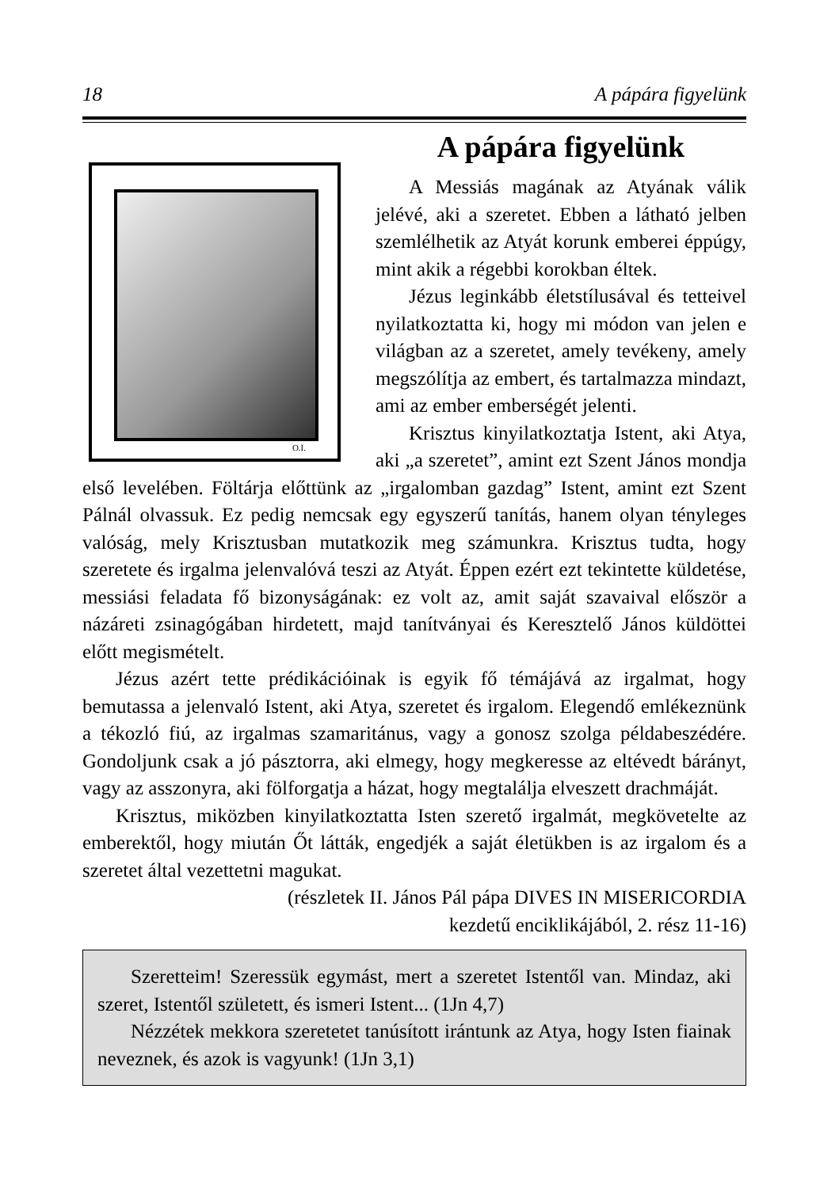18 A pápára figyelünk
O.I.
A pápára figyelünk
A Messiás magának az Atyának válik jelévé, aki a szeretet. Ebben a látható jelben szemlélhetik az Atyát korunk emberei éppúgy, mint akik a régebbi korokban éltek.
Jézus leginkább életstílusával és tetteivel nyilatkoztatta ki, hogy mi módon van jelen e világban az a szeretet, amely tevékeny, amely megszólítja az embert, és tartalmazza mindazt, ami az ember emberségét jelenti.
Krisztus kinyilatkoztatja Istent, aki Atya, aki „a szeretet”, amint ezt Szent János mondja első levelében. Föltárja előttünk az „irgalomban gazdag” Istent, amint ezt Szent Pálnál olvassuk. Ez pedig nemcsak egy egyszerű tanítás, hanem olyan tényleges valóság, mely Krisztusban mutatkozik meg számunkra. Krisztus tudta, hogy szeretete és irgalma jelenvalóvá teszi az Atyát. Éppen ezért ezt tekintette küldetése, messiási feladata fő bizonyságának: ez volt az, amit saját szavaival először a názáreti zsinagógában hirdetett, majd tanítványai és Keresztelő János küldöttei előtt megismételt.
Jézus azért tette prédikációinak is egyik fő témájává az irgalmat, hogy bemutassa a jelenvaló Istent, aki Atya, szeretet és irgalom. Elegendő emlékeznünk a tékozló fiú, az irgalmas szamaritánus, vagy a gonosz szolga példabeszédére. Gondoljunk csak a jó pásztorra, aki elmegy, hogy megkeresse az eltévedt bárányt, vagy az asszonyra, aki fölforgatja a házat, hogy megtalálja elveszett drachmáját.
Krisztus, miközben kinyilatkoztatta Isten szerető irgalmát, megkövetelte az emberektől, hogy miután Őt látták, engedjék a saját életükben is az irgalom és a szeretet által vezettetni magukat.
(részletek II. János Pál pápa DIVES IN MISERICORDIA
kezdetű enciklikájából, 2. rész 11-16)
Szeretteim! Szeressük egymást, mert a szeretet Istentől van. Mindaz, aki szeret, Istentől született, és ismeri Istent... (1Jn 4,7)
Nézzétek mekkora szeretetet tanúsított irántunk az Atya, hogy Isten fiainak neveznek, és azok is vagyunk! (1Jn 3,1)